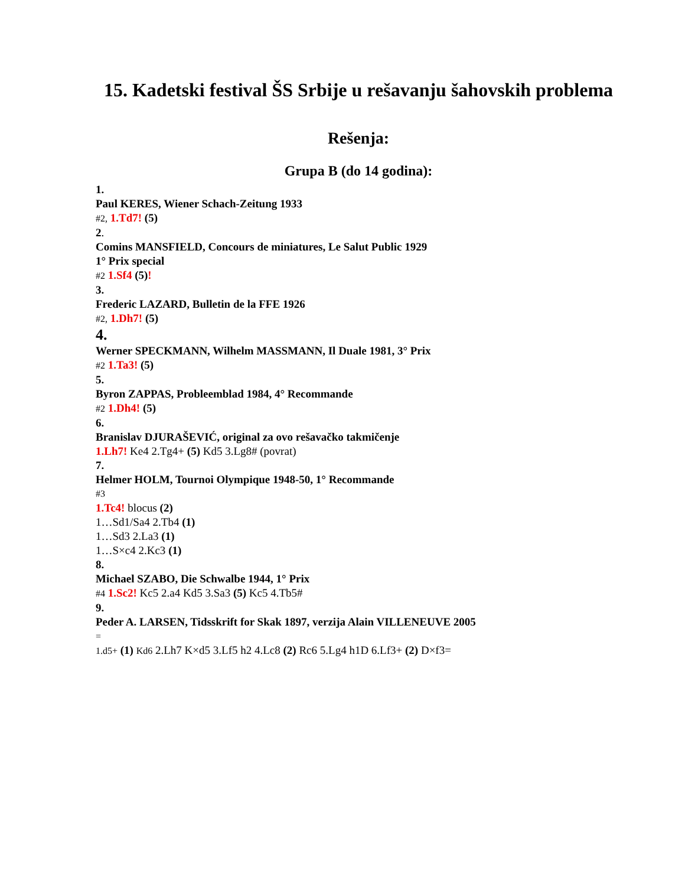15. Kadetski festival ŠS Srbije u rešavanju šahovskih problema
Rešenja:
Grupa B (do 14 godina):
1.
Paul KERES, Wiener Schach-Zeitung 1933
#2, 1.Td7! (5)
2.
Comins MANSFIELD, Concours de miniatures, Le Salut Public 1929
1° Prix special
#2 1.Sf4 (5)!
3.
Frederic LAZARD, Bulletin de la FFE 1926
#2, 1.Dh7! (5)
4.
Werner SPECKMANN, Wilhelm MASSMANN, Il Duale 1981, 3° Prix
#2 1.Ta3! (5)
5.
Byron ZAPPAS, Probleemblad 1984, 4° Recommande
#2 1.Dh4! (5)
6.
Branislav DJURAŠEVIĆ, original za ovo rešavačko takmičenje
1.Lh7! Ke4 2.Tg4+ (5) Kd5 3.Lg8# (povrat)
7.
Helmer HOLM, Tournoi Olympique 1948-50, 1° Recommande
#3
1.Tc4! blocus (2)
1…Sd1/Sa4 2.Tb4 (1)
1…Sd3 2.La3 (1)
1…S×c4 2.Kc3 (1)
8.
Michael SZABO, Die Schwalbe 1944, 1° Prix
#4 1.Sc2! Kc5 2.a4 Kd5 3.Sa3 (5) Kc5 4.Tb5#
9.
Peder A. LARSEN, Tidsskrift for Skak 1897, verzija Alain VILLENEUVE 2005
=
1.d5+ (1) Kd6 2.Lh7 K×d5 3.Lf5 h2 4.Lc8 (2) Rc6 5.Lg4 h1D 6.Lf3+ (2) D×f3=